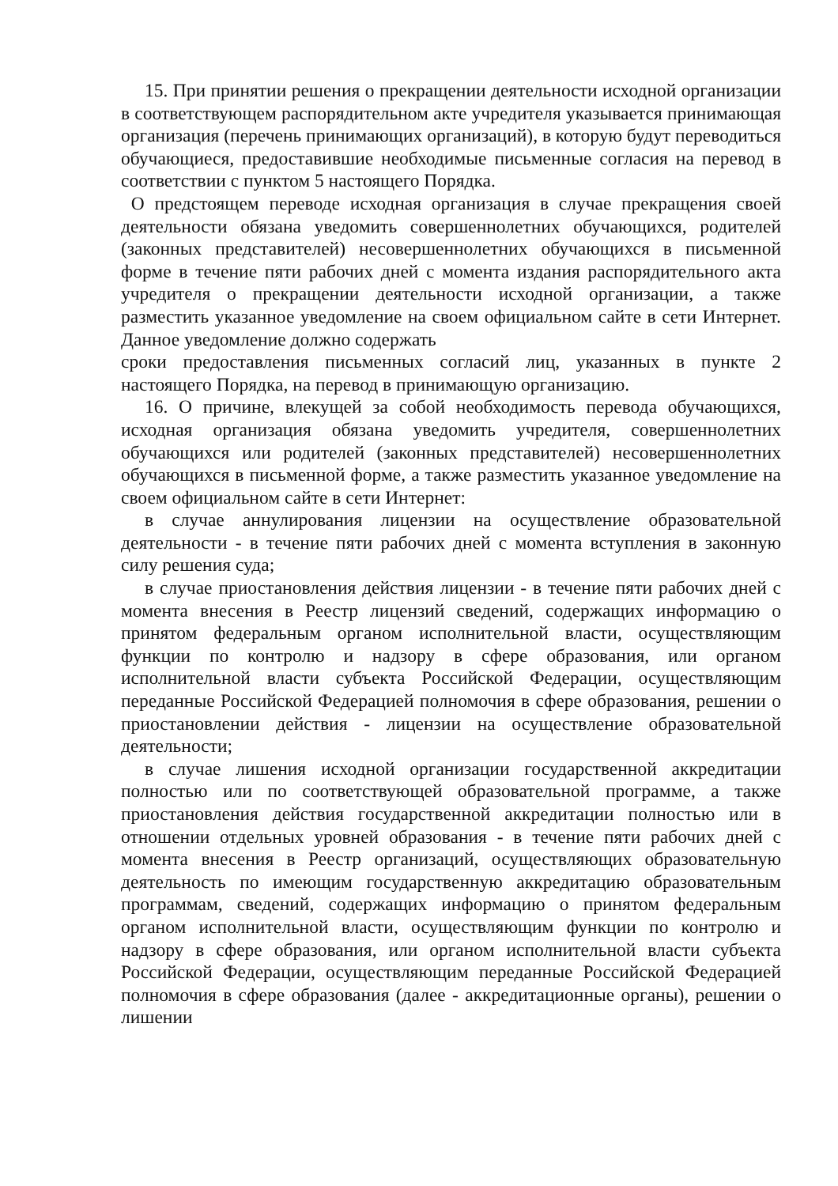15. При принятии решения о прекращении деятельности исходной организации в соответствующем распорядительном акте учредителя указывается принимающая организация (перечень принимающих организаций), в которую будут переводиться обучающиеся, предоставившие необходимые письменные согласия на перевод в соответствии с пунктом 5 настоящего Порядка.
О предстоящем переводе исходная организация в случае прекращения своей деятельности обязана уведомить совершеннолетних обучающихся, родителей (законных представителей) несовершеннолетних обучающихся в письменной форме в течение пяти рабочих дней с момента издания распорядительного акта учредителя о прекращении деятельности исходной организации, а также разместить указанное уведомление на своем официальном сайте в сети Интернет. Данное уведомление должно содержать
сроки предоставления письменных согласий лиц, указанных в пункте 2 настоящего Порядка, на перевод в принимающую организацию.
16. О причине, влекущей за собой необходимость перевода обучающихся, исходная организация обязана уведомить учредителя, совершеннолетних обучающихся или родителей (законных представителей) несовершеннолетних обучающихся в письменной форме, а также разместить указанное уведомление на своем официальном сайте в сети Интернет:
в случае аннулирования лицензии на осуществление образовательной деятельности - в течение пяти рабочих дней с момента вступления в законную силу решения суда;
в случае приостановления действия лицензии - в течение пяти рабочих дней с момента внесения в Реестр лицензий сведений, содержащих информацию о принятом федеральным органом исполнительной власти, осуществляющим функции по контролю и надзору в сфере образования, или органом исполнительной власти субъекта Российской Федерации, осуществляющим переданные Российской Федерацией полномочия в сфере образования, решении о приостановлении действия - лицензии на осуществление образовательной деятельности;
в случае лишения исходной организации государственной аккредитации полностью или по соответствующей образовательной программе, а также приостановления действия государственной аккредитации полностью или в отношении отдельных уровней образования - в течение пяти рабочих дней с момента внесения в Реестр организаций, осуществляющих образовательную деятельность по имеющим государственную аккредитацию образовательным программам, сведений, содержащих информацию о принятом федеральным органом исполнительной власти, осуществляющим функции по контролю и надзору в сфере образования, или органом исполнительной власти субъекта Российской Федерации, осуществляющим переданные Российской Федерацией полномочия в сфере образования (далее - аккредитационные органы), решении о лишении